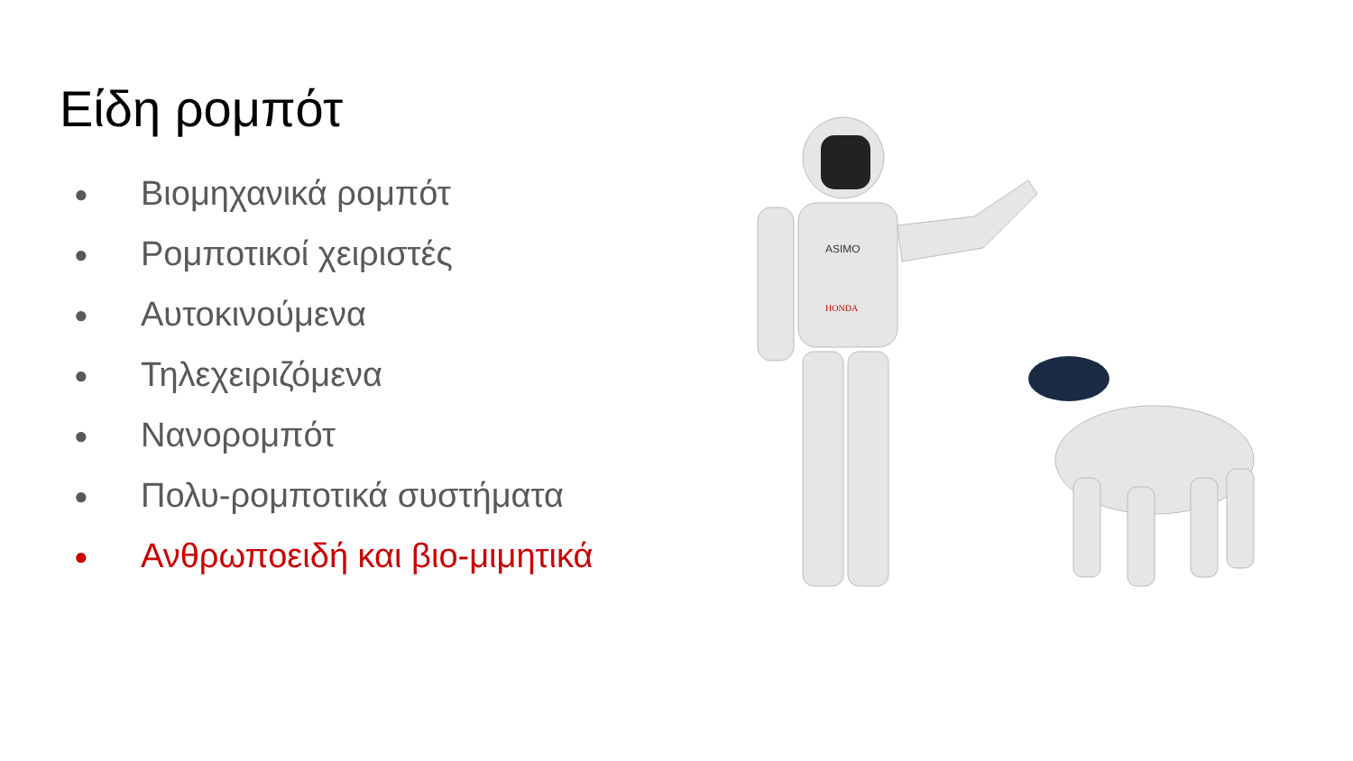Είδη ρομπότ
● Βιομηχανικά ρομπότ
● Ρομποτικοί χειριστές
● Αυτοκινούμενα
● Τηλεχειριζόμενα
● Νανορομπότ
● Πολυ-ρομποτικά συστήματα
● Ανθρωποειδή και βιο-μιμητικά
ASIMO
HONDA